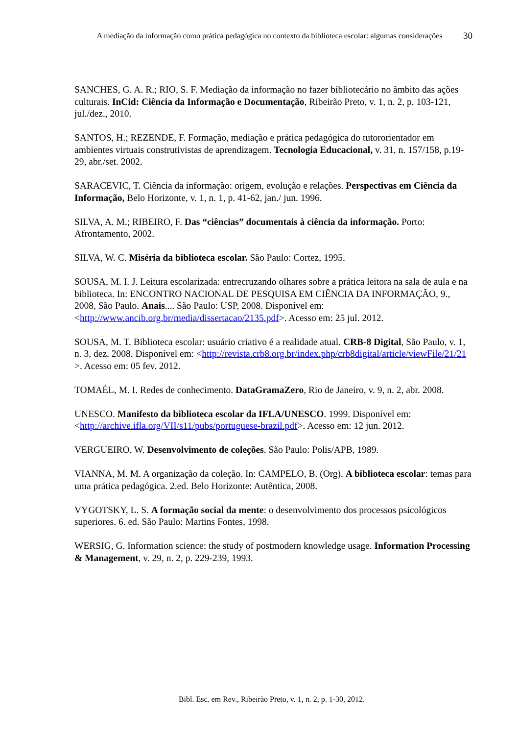A mediação da informação como prática pedagógica no contexto da biblioteca escolar: algumas considerações
30
SANCHES, G. A. R.; RIO, S. F. Mediação da informação no fazer bibliotecário no âmbito das ações culturais. InCid: Ciência da Informação e Documentação, Ribeirão Preto, v. 1, n. 2, p. 103-121, jul./dez., 2010.
SANTOS, H.; REZENDE, F. Formação, mediação e prática pedagógica do tutororientador em ambientes virtuais construtivistas de aprendizagem. Tecnologia Educacional, v. 31, n. 157/158, p.19-29, abr./set. 2002.
SARACEVIC, T. Ciência da informação: origem, evolução e relações. Perspectivas em Ciência da Informação, Belo Horizonte, v. 1, n. 1, p. 41-62, jan./ jun. 1996.
SILVA, A. M.; RIBEIRO, F. Das “ciências” documentais à ciência da informação. Porto: Afrontamento, 2002.
SILVA, W. C. Miséria da biblioteca escolar. São Paulo: Cortez, 1995.
SOUSA, M. I. J. Leitura escolarizada: entrecruzando olhares sobre a prática leitora na sala de aula e na biblioteca. In: ENCONTRO NACIONAL DE PESQUISA EM CIÊNCIA DA INFORMAÇÃO, 9., 2008, São Paulo. Anais.... São Paulo: USP, 2008. Disponível em: <http://www.ancib.org.br/media/dissertacao/2135.pdf>. Acesso em: 25 jul. 2012.
SOUSA, M. T. Biblioteca escolar: usuário criativo é a realidade atual. CRB-8 Digital, São Paulo, v. 1, n. 3, dez. 2008. Disponível em: <http://revista.crb8.org.br/index.php/crb8digital/article/viewFile/21/21 >. Acesso em: 05 fev. 2012.
TOMAÉL, M. I. Redes de conhecimento. DataGramaZero, Rio de Janeiro, v. 9, n. 2, abr. 2008.
UNESCO. Manifesto da biblioteca escolar da IFLA/UNESCO. 1999. Disponível em: <http://archive.ifla.org/VII/s11/pubs/portuguese-brazil.pdf>. Acesso em: 12 jun. 2012.
VERGUEIRO, W. Desenvolvimento de coleções. São Paulo: Polis/APB, 1989.
VIANNA, M. M. A organização da coleção. In: CAMPELO, B. (Org). A biblioteca escolar: temas para uma prática pedagógica. 2.ed. Belo Horizonte: Autêntica, 2008.
VYGOTSKY, L. S. A formação social da mente: o desenvolvimento dos processos psicológicos superiores. 6. ed. São Paulo: Martins Fontes, 1998.
WERSIG, G. Information science: the study of postmodern knowledge usage. Information Processing & Management, v. 29, n. 2, p. 229-239, 1993.
Bibl. Esc. em Rev., Ribeirão Preto, v. 1, n. 2, p. 1-30, 2012.